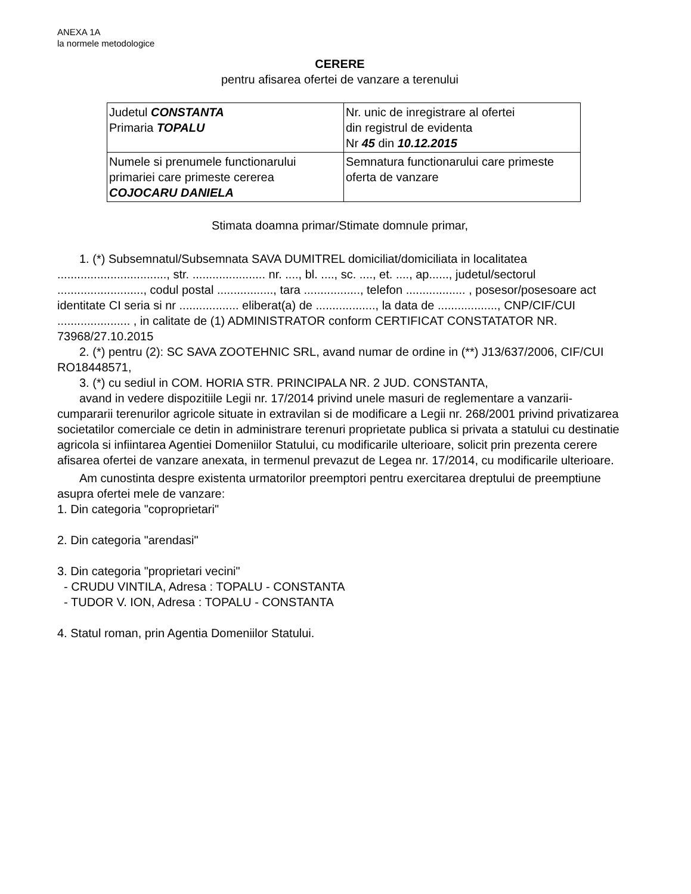ANEXA 1A
la normele metodologice
CERERE
pentru afisarea ofertei de vanzare a terenului
| Judetul CONSTANTA Primaria TOPALU | Nr. unic de inregistrare al ofertei din registrul de evidenta Nr 45 din 10.12.2015 |
| Numele si prenumele functionarului primariei care primeste cererea COJOCARU DANIELA | Semnatura functionarului care primeste oferta de vanzare |
Stimata doamna primar/Stimate domnule primar,
1. (*) Subsemnatul/Subsemnata SAVA DUMITREL domiciliat/domiciliata in localitatea ................................., str. ...................... nr. ...., bl. ...., sc. ...., et. ...., ap......, judetul/sectorul .........................., codul postal ................., tara ................., telefon .................. , posesor/posesoare act identitate CI seria si nr .................. eliberat(a) de .................., la data de .................., CNP/CIF/CUI ...................... , in calitate de (1) ADMINISTRATOR conform CERTIFICAT CONSTATATOR NR. 73968/27.10.2015
2. (*) pentru (2): SC SAVA ZOOTEHNIC SRL, avand numar de ordine in (**) J13/637/2006, CIF/CUI RO18448571,
3. (*) cu sediul in COM. HORIA STR. PRINCIPALA NR. 2 JUD. CONSTANTA,
avand in vedere dispozitiile Legii nr. 17/2014 privind unele masuri de reglementare a vanzarii-cumpararii terenurilor agricole situate in extravilan si de modificare a Legii nr. 268/2001 privind privatizarea societatilor comerciale ce detin in administrare terenuri proprietate publica si privata a statului cu destinatie agricola si infiintarea Agentiei Domeniilor Statului, cu modificarile ulterioare, solicit prin prezenta cerere afisarea ofertei de vanzare anexata, in termenul prevazut de Legea nr. 17/2014, cu modificarile ulterioare.
Am cunostinta despre existenta urmatorilor preemptori pentru exercitarea dreptului de preemptiune asupra ofertei mele de vanzare:
1. Din categoria "coproprietari"
2. Din categoria "arendasi"
3. Din categoria "proprietari vecini"
- CRUDU VINTILA, Adresa : TOPALU - CONSTANTA
- TUDOR V. ION, Adresa : TOPALU - CONSTANTA
4. Statul roman, prin Agentia Domeniilor Statului.